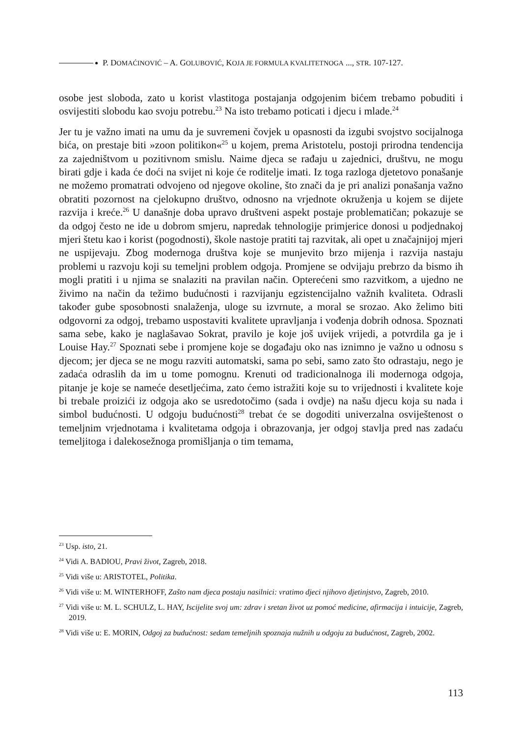P. DOMAĆINOVIĆ – A. GOLUBOVIĆ, KOJA JE FORMULA KVALITETNOGA ..., STR. 107-127.
osobe jest sloboda, zato u korist vlastitoga postajanja odgojenim bićem trebamo pobuditi i osvijestiti slobodu kao svoju potrebu.<sup>23</sup> Na isto trebamo poticati i djecu i mlade.<sup>24</sup>
Jer tu je važno imati na umu da je suvremeni čovjek u opasnosti da izgubi svojstvo socijalnoga bića, on prestaje biti »zoon politikon«<sup>25</sup> u kojem, prema Aristotelu, postoji prirodna tendencija za zajedništvom u pozitivnom smislu. Naime djeca se rađaju u zajednici, društvu, ne mogu birati gdje i kada će doći na svijet ni koje će roditelje imati. Iz toga razloga djetetovo ponašanje ne možemo promatrati odvojeno od njegove okoline, što znači da je pri analizi ponašanja važno obratiti pozornost na cjelokupno društvo, odnosno na vrjednote okruženja u kojem se dijete razvija i kreće.<sup>26</sup> U današnje doba upravo društveni aspekt postaje problematičan; pokazuje se da odgoj često ne ide u dobrom smjeru, napredak tehnologije primjerice donosi u podjednakoj mjeri štetu kao i korist (pogodnosti), škole nastoje pratiti taj razvitak, ali opet u značajnijoj mjeri ne uspijevaju. Zbog modernoga društva koje se munjevito brzo mijenja i razvija nastaju problemi u razvoju koji su temeljni problem odgoja. Promjene se odvijaju prebrzo da bismo ih mogli pratiti i u njima se snalaziti na pravilan način. Opterećeni smo razvitkom, a ujedno ne živimo na način da težimo budućnosti i razvijanju egzistencijalno važnih kvaliteta. Odrasli također gube sposobnosti snalaženja, uloge su izvrnute, a moral se srozao. Ako želimo biti odgovorni za odgoj, trebamo uspostaviti kvalitete upravljanja i vođenja dobrih odnosa. Spoznati sama sebe, kako je naglašavao Sokrat, pravilo je koje još uvijek vrijedi, a potvrdila ga je i Louise Hay.<sup>27</sup> Spoznati sebe i promjene koje se događaju oko nas iznimno je važno u odnosu s djecom; jer djeca se ne mogu razviti automatski, sama po sebi, samo zato što odrastaju, nego je zadaća odraslih da im u tome pomognu. Krenuti od tradicionalnoga ili modernoga odgoja, pitanje je koje se nameće desetljećima, zato ćemo istražiti koje su to vrijednosti i kvalitete koje bi trebale proizići iz odgoja ako se usredotočimo (sada i ovdje) na našu djecu koja su nada i simbol budućnosti. U odgoju budućnosti<sup>28</sup> trebat će se dogoditi univerzalna osviještenost o temeljnim vrjednotama i kvalitetama odgoja i obrazovanja, jer odgoj stavlja pred nas zadaću temeljitoga i dalekosežnoga promišljanja o tim temama,
<sup>23</sup> Usp. isto, 21.
<sup>24</sup> Vidi A. BADIOU, Pravi život, Zagreb, 2018.
<sup>25</sup> Vidi više u: ARISTOTEL, Politika.
<sup>26</sup> Vidi više u: M. WINTERHOFF, Zašto nam djeca postaju nasilnici: vratimo djeci njihovo djetinjstvo, Zagreb, 2010.
<sup>27</sup> Vidi više u: M. L. SCHULZ, L. HAY, Iscijelite svoj um: zdrav i sretan život uz pomoć medicine, afirmacija i intuicije, Zagreb, 2019.
<sup>28</sup> Vidi više u: E. MORIN, Odgoj za budućnost: sedam temeljnih spoznaja nužnih u odgoju za budućnost, Zagreb, 2002.
113